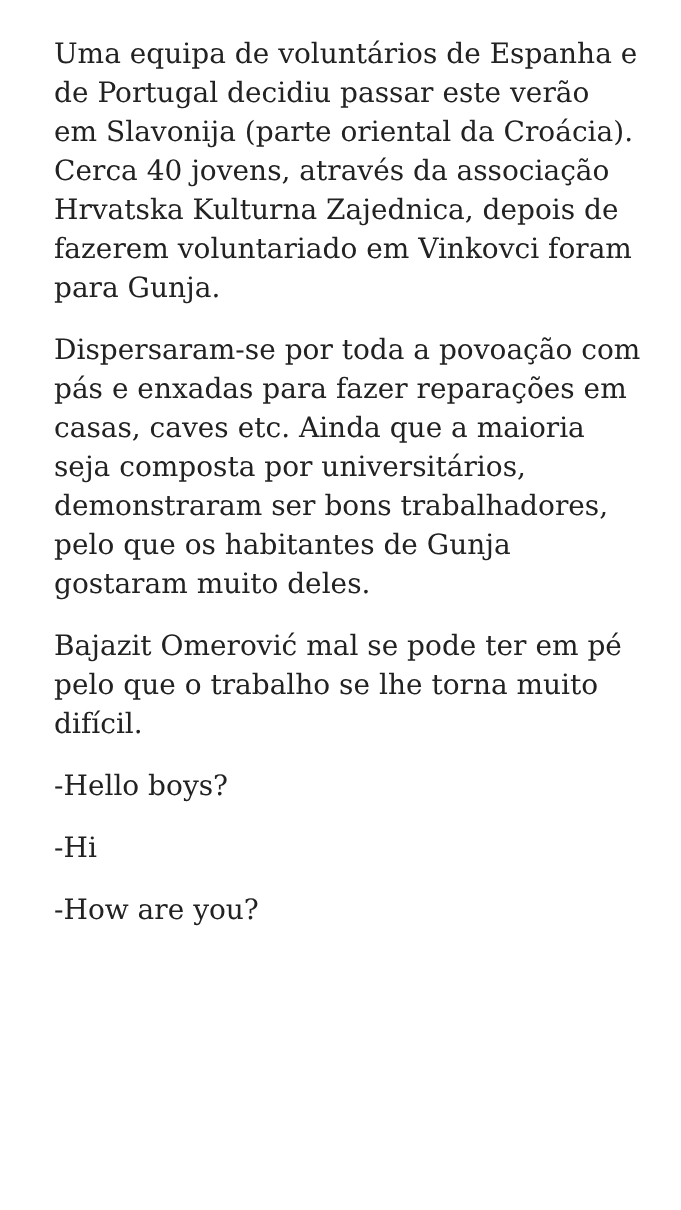Uma equipa de voluntários de Espanha e de Portugal decidiu passar este verão em Slavonija (parte oriental da Croácia). Cerca 40 jovens, através da associação Hrvatska Kulturna Zajednica, depois de fazerem voluntariado em Vinkovci foram para Gunja.
Dispersaram-se por toda a povoação com pás e enxadas para fazer reparações em casas, caves etc. Ainda que a maioria seja composta por universitários, demonstraram ser bons trabalhadores, pelo que os habitantes de Gunja gostaram muito deles.
Bajazit Omerović mal se pode ter em pé pelo que o trabalho se lhe torna muito difícil.
-Hello boys?
-Hi
-How are you?